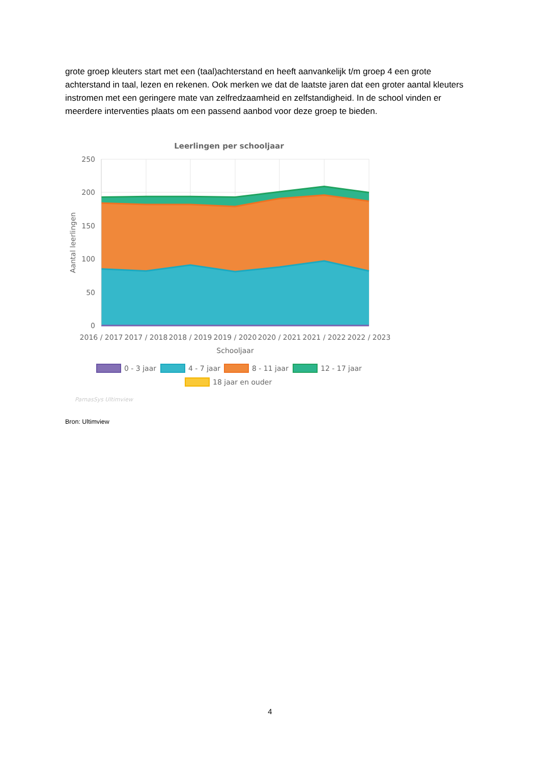grote groep kleuters start met een (taal)achterstand en heeft aanvankelijk t/m groep 4 een grote achterstand in taal, lezen en rekenen. Ook merken we dat de laatste jaren dat een groter aantal kleuters instromen met een geringere mate van zelfredzaamheid en zelfstandigheid. In de school vinden er meerdere interventies plaats om een passend aanbod voor deze groep te bieden.
Leerlingen per schooljaar
250
200
150
100
50
0
Aantal leerlingen
2016 / 2017
2017 / 2018
2018 / 2019
2019 / 2020
2020 / 2021
2021 / 2022
2022 / 2023
Schooljaar
0 - 3 jaar
4 - 7 jaar
8 - 11 jaar
12 - 17 jaar
18 jaar en ouder
ParnasSys Ultimview
Bron: Ultimview
4